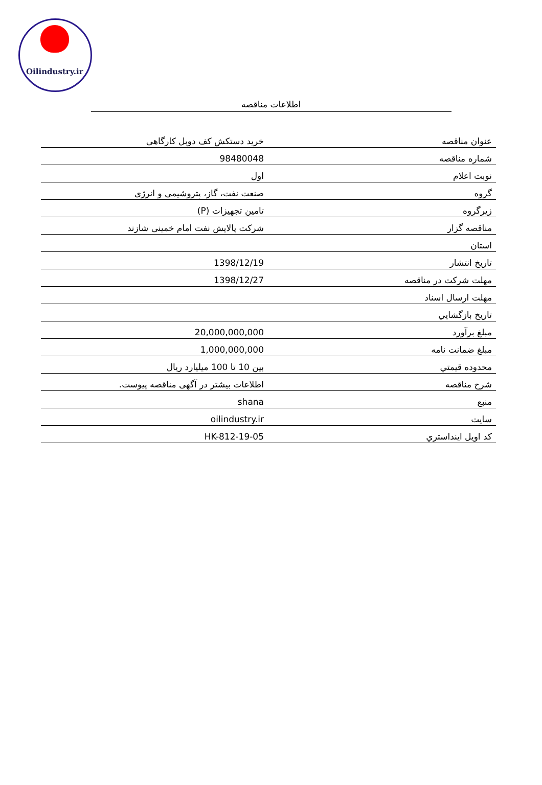Oilindustry.ir
اطلاعات مناقصه
| عنوان مناقصه | خرید دستکش کف دوبل کارگاهی |
| شماره مناقصه | 98480048 |
| نوبت اعلام | اول |
| گروه | صنعت نفت، گاز، پتروشیمی و انرژی |
| زیرگروه | تامین تجهیزات (P) |
| مناقصه گزار | شرکت پالایش نفت امام خمینی شازند |
| استان | |
| تاریخ انتشار | 1398/12/19 |
| مهلت شرکت در مناقصه | 1398/12/27 |
| مهلت ارسال اسناد | |
| تاريخ بازگشايي | |
| مبلغ برآورد | 20,000,000,000 |
| مبلغ ضمانت نامه | 1,000,000,000 |
| محدوده قيمتي | بین 10 تا 100 میلیارد ریال |
| شرح مناقصه | اطلاعات بیشتر در آگهی مناقصه پیوست. |
| منبع | shana |
| سایت | oilindustry.ir |
| کد اویل اینداستري | HK-812-19-05 |